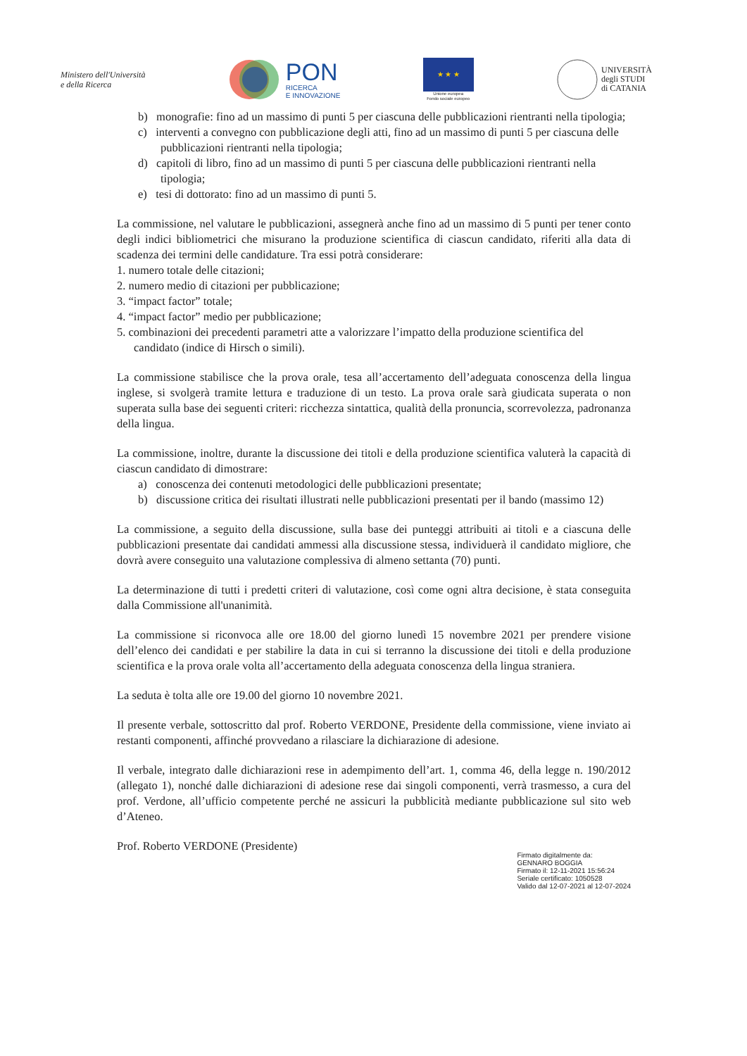Ministero dell'Università
e della Ricerca
PON
RICERCA
E INNOVAZIONE
★ ★ ★
Unione europea
Fondo sociale europeo
UNIVERSITÀ
degli STUDI
di CATANIA
b) monografie: fino ad un massimo di punti 5 per ciascuna delle pubblicazioni rientranti nella tipologia;
c) interventi a convegno con pubblicazione degli atti, fino ad un massimo di punti 5 per ciascuna delle pubblicazioni rientranti nella tipologia;
d) capitoli di libro, fino ad un massimo di punti 5 per ciascuna delle pubblicazioni rientranti nella tipologia;
e) tesi di dottorato: fino ad un massimo di punti 5.
La commissione, nel valutare le pubblicazioni, assegnerà anche fino ad un massimo di 5 punti per tener conto degli indici bibliometrici che misurano la produzione scientifica di ciascun candidato, riferiti alla data di scadenza dei termini delle candidature. Tra essi potrà considerare:
1. numero totale delle citazioni;
2. numero medio di citazioni per pubblicazione;
3. “impact factor” totale;
4. “impact factor” medio per pubblicazione;
5. combinazioni dei precedenti parametri atte a valorizzare l’impatto della produzione scientifica del candidato (indice di Hirsch o simili).
La commissione stabilisce che la prova orale, tesa all’accertamento dell’adeguata conoscenza della lingua inglese, si svolgerà tramite lettura e traduzione di un testo. La prova orale sarà giudicata superata o non superata sulla base dei seguenti criteri: ricchezza sintattica, qualità della pronuncia, scorrevolezza, padronanza della lingua.
La commissione, inoltre, durante la discussione dei titoli e della produzione scientifica valuterà la capacità di ciascun candidato di dimostrare:
a) conoscenza dei contenuti metodologici delle pubblicazioni presentate;
b) discussione critica dei risultati illustrati nelle pubblicazioni presentati per il bando (massimo 12)
La commissione, a seguito della discussione, sulla base dei punteggi attribuiti ai titoli e a ciascuna delle pubblicazioni presentate dai candidati ammessi alla discussione stessa, individuerà il candidato migliore, che dovrà avere conseguito una valutazione complessiva di almeno settanta (70) punti.
La determinazione di tutti i predetti criteri di valutazione, così come ogni altra decisione, è stata conseguita dalla Commissione all'unanimità.
La commissione si riconvoca alle ore 18.00 del giorno lunedì 15 novembre 2021 per prendere visione dell’elenco dei candidati e per stabilire la data in cui si terranno la discussione dei titoli e della produzione scientifica e la prova orale volta all’accertamento della adeguata conoscenza della lingua straniera.
La seduta è tolta alle ore 19.00 del giorno 10 novembre 2021.
Il presente verbale, sottoscritto dal prof. Roberto VERDONE, Presidente della commissione, viene inviato ai restanti componenti, affinché provvedano a rilasciare la dichiarazione di adesione.
Il verbale, integrato dalle dichiarazioni rese in adempimento dell’art. 1, comma 46, della legge n. 190/2012 (allegato 1), nonché dalle dichiarazioni di adesione rese dai singoli componenti, verrà trasmesso, a cura del prof. Verdone, all’ufficio competente perché ne assicuri la pubblicità mediante pubblicazione sul sito web d’Ateneo.
Prof. Roberto VERDONE (Presidente)
Firmato digitalmente da:
GENNARO BOGGIA
Firmato il: 12-11-2021 15:56:24
Seriale certificato: 1050528
Valido dal 12-07-2021 al 12-07-2024